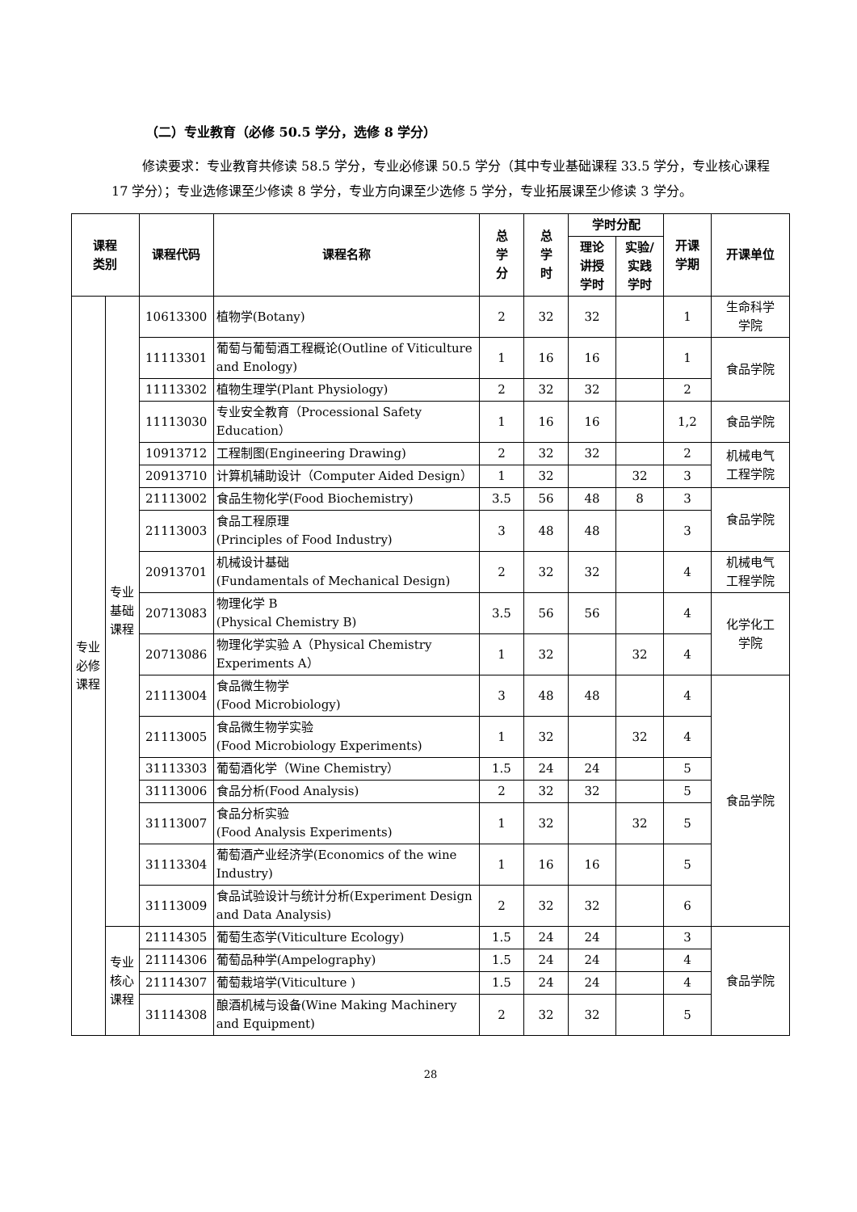（二）专业教育（必修 50.5 学分，选修 8 学分）
修读要求：专业教育共修读 58.5 学分，专业必修课 50.5 学分（其中专业基础课程 33.5 学分，专业核心课程 17 学分）；专业选修课至少修读 8 学分，专业方向课至少选修 5 学分，专业拓展课至少修读 3 学分。
| 课程 类别 | | 课程代码 | 课程名称 | 总 学 分 | 总 学 时 | 学时分配 | | 开课 学期 | 开课单位 |
| --- | --- | --- | --- | --- | --- | --- | --- | --- | --- |
| | | | | | | 理论 讲授 学时 | 实验/ 实践 学时 | | |
| 专业 必修 课程 | 专业 基础 课程 | 10613300 | 植物学(Botany) | 2 | 32 | 32 | | 1 | 生命科学 学院 |
| | | 11113301 | 葡萄与葡萄酒工程概论(Outline of Viticulture and Enology) | 1 | 16 | 16 | | 1 | 食品学院 |
| | | 11113302 | 植物生理学(Plant Physiology) | 2 | 32 | 32 | | 2 | |
| | | 11113030 | 专业安全教育（Processional Safety Education） | 1 | 16 | 16 | | 1,2 | 食品学院 |
| | | 10913712 | 工程制图(Engineering Drawing) | 2 | 32 | 32 | | 2 | 机械电气 工程学院 |
| | | 20913710 | 计算机辅助设计（Computer Aided Design） | 1 | 32 | | 32 | 3 | |
| | | 21113002 | 食品生物化学(Food Biochemistry) | 3.5 | 56 | 48 | 8 | 3 | 食品学院 |
| | | 21113003 | 食品工程原理 (Principles of Food Industry) | 3 | 48 | 48 | | 3 | |
| | | 20913701 | 机械设计基础 (Fundamentals of Mechanical Design) | 2 | 32 | 32 | | 4 | 机械电气 工程学院 |
| | | 20713083 | 物理化学 B (Physical Chemistry B) | 3.5 | 56 | 56 | | 4 | 化学化工 学院 |
| | | 20713086 | 物理化学实验 A（Physical Chemistry Experiments A） | 1 | 32 | | 32 | 4 | |
| | | 21113004 | 食品微生物学 (Food Microbiology) | 3 | 48 | 48 | | 4 | 食品学院 |
| | | 21113005 | 食品微生物学实验 (Food Microbiology Experiments) | 1 | 32 | | 32 | 4 | |
| | | 31113303 | 葡萄酒化学（Wine Chemistry） | 1.5 | 24 | 24 | | 5 | |
| | | 31113006 | 食品分析(Food Analysis) | 2 | 32 | 32 | | 5 | |
| | | 31113007 | 食品分析实验 (Food Analysis Experiments) | 1 | 32 | | 32 | 5 | |
| | | 31113304 | 葡萄酒产业经济学(Economics of the wine Industry) | 1 | 16 | 16 | | 5 | |
| | | 31113009 | 食品试验设计与统计分析(Experiment Design and Data Analysis) | 2 | 32 | 32 | | 6 | |
| | 专业 核心 课程 | 21114305 | 葡萄生态学(Viticulture Ecology) | 1.5 | 24 | 24 | | 3 | 食品学院 |
| | | 21114306 | 葡萄品种学(Ampelography) | 1.5 | 24 | 24 | | 4 | |
| | | 21114307 | 葡萄栽培学(Viticulture ) | 1.5 | 24 | 24 | | 4 | |
| | | 31114308 | 酿酒机械与设备(Wine Making Machinery and Equipment) | 2 | 32 | 32 | | 5 | |
28